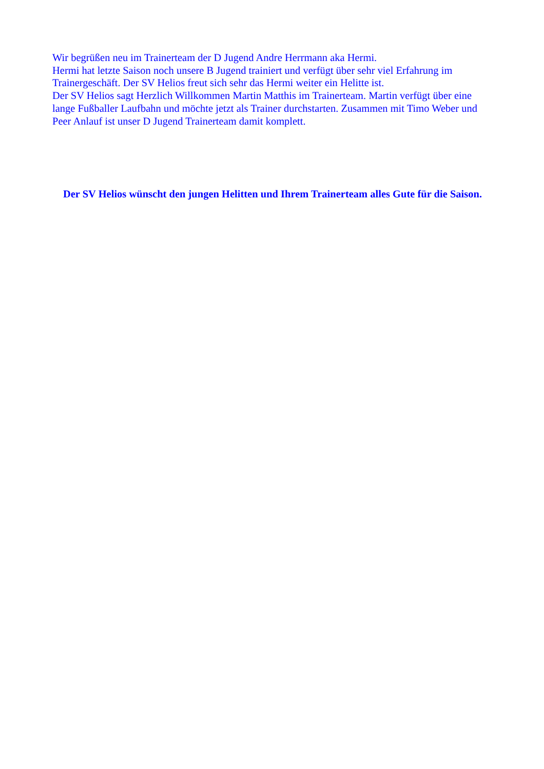Wir begrüßen neu im Trainerteam der D Jugend Andre Herrmann aka Hermi.
Hermi hat letzte Saison noch unsere B Jugend trainiert und verfügt über sehr viel Erfahrung im Trainergeschäft. Der SV Helios freut sich sehr das Hermi weiter ein Helitte ist.
Der SV Helios sagt Herzlich Willkommen Martin Matthis im Trainerteam. Martin verfügt über eine lange Fußballer Laufbahn und möchte jetzt als Trainer durchstarten. Zusammen mit Timo Weber und Peer Anlauf ist unser D Jugend Trainerteam damit komplett.
Der SV Helios wünscht den jungen Helitten und Ihrem Trainerteam alles Gute für die Saison.